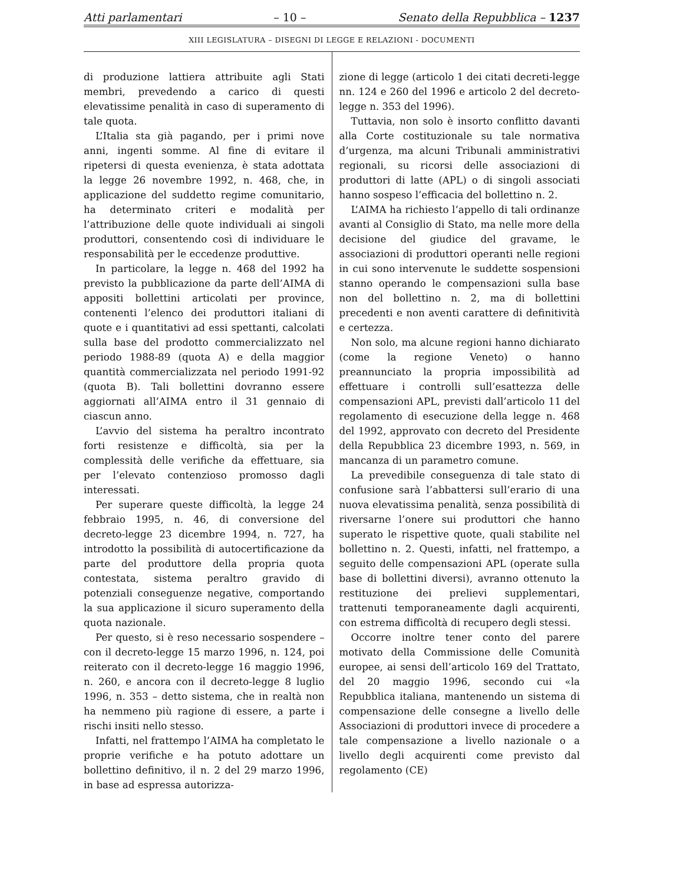Atti parlamentari – 10 – Senato della Repubblica – 1237
XIII LEGISLATURA – DISEGNI DI LEGGE E RELAZIONI - DOCUMENTI
di produzione lattiera attribuite agli Stati membri, prevedendo a carico di questi elevatissime penalità in caso di superamento di tale quota.
L’Italia sta già pagando, per i primi nove anni, ingenti somme. Al fine di evitare il ripetersi di questa evenienza, è stata adottata la legge 26 novembre 1992, n. 468, che, in applicazione del suddetto regime comunitario, ha determinato criteri e modalità per l’attribuzione delle quote individuali ai singoli produttori, consentendo così di individuare le responsabilità per le eccedenze produttive.
In particolare, la legge n. 468 del 1992 ha previsto la pubblicazione da parte dell’AIMA di appositi bollettini articolati per province, contenenti l’elenco dei produttori italiani di quote e i quantitativi ad essi spettanti, calcolati sulla base del prodotto commercializzato nel periodo 1988-89 (quota A) e della maggior quantità commercializzata nel periodo 1991-92 (quota B). Tali bollettini dovranno essere aggiornati all’AIMA entro il 31 gennaio di ciascun anno.
L’avvio del sistema ha peraltro incontrato forti resistenze e difficoltà, sia per la complessità delle verifiche da effettuare, sia per l’elevato contenzioso promosso dagli interessati.
Per superare queste difficoltà, la legge 24 febbraio 1995, n. 46, di conversione del decreto-legge 23 dicembre 1994, n. 727, ha introdotto la possibilità di autocertificazione da parte del produttore della propria quota contestata, sistema peraltro gravido di potenziali conseguenze negative, comportando la sua applicazione il sicuro superamento della quota nazionale.
Per questo, si è reso necessario sospendere – con il decreto-legge 15 marzo 1996, n. 124, poi reiterato con il decreto-legge 16 maggio 1996, n. 260, e ancora con il decreto-legge 8 luglio 1996, n. 353 – detto sistema, che in realtà non ha nemmeno più ragione di essere, a parte i rischi insiti nello stesso.
Infatti, nel frattempo l’AIMA ha completato le proprie verifiche e ha potuto adottare un bollettino definitivo, il n. 2 del 29 marzo 1996, in base ad espressa autorizza-
zione di legge (articolo 1 dei citati decreti-legge nn. 124 e 260 del 1996 e articolo 2 del decreto-legge n. 353 del 1996).
Tuttavia, non solo è insorto conflitto davanti alla Corte costituzionale su tale normativa d’urgenza, ma alcuni Tribunali amministrativi regionali, su ricorsi delle associazioni di produttori di latte (APL) o di singoli associati hanno sospeso l’efficacia del bollettino n. 2.
L’AIMA ha richiesto l’appello di tali ordinanze avanti al Consiglio di Stato, ma nelle more della decisione del giudice del gravame, le associazioni di produttori operanti nelle regioni in cui sono intervenute le suddette sospensioni stanno operando le compensazioni sulla base non del bollettino n. 2, ma di bollettini precedenti e non aventi carattere di definitività e certezza.
Non solo, ma alcune regioni hanno dichiarato (come la regione Veneto) o hanno preannunciato la propria impossibilità ad effettuare i controlli sull’esattezza delle compensazioni APL, previsti dall’articolo 11 del regolamento di esecuzione della legge n. 468 del 1992, approvato con decreto del Presidente della Repubblica 23 dicembre 1993, n. 569, in mancanza di un parametro comune.
La prevedibile conseguenza di tale stato di confusione sarà l’abbattersi sull’erario di una nuova elevatissima penalità, senza possibilità di riversarne l’onere sui produttori che hanno superato le rispettive quote, quali stabilite nel bollettino n. 2. Questi, infatti, nel frattempo, a seguito delle compensazioni APL (operate sulla base di bollettini diversi), avranno ottenuto la restituzione dei prelievi supplementari, trattenuti temporaneamente dagli acquirenti, con estrema difficoltà di recupero degli stessi.
Occorre inoltre tener conto del parere motivato della Commissione delle Comunità europee, ai sensi dell’articolo 169 del Trattato, del 20 maggio 1996, secondo cui «la Repubblica italiana, mantenendo un sistema di compensazione delle consegne a livello delle Associazioni di produttori invece di procedere a tale compensazione a livello nazionale o a livello degli acquirenti come previsto dal regolamento (CE)